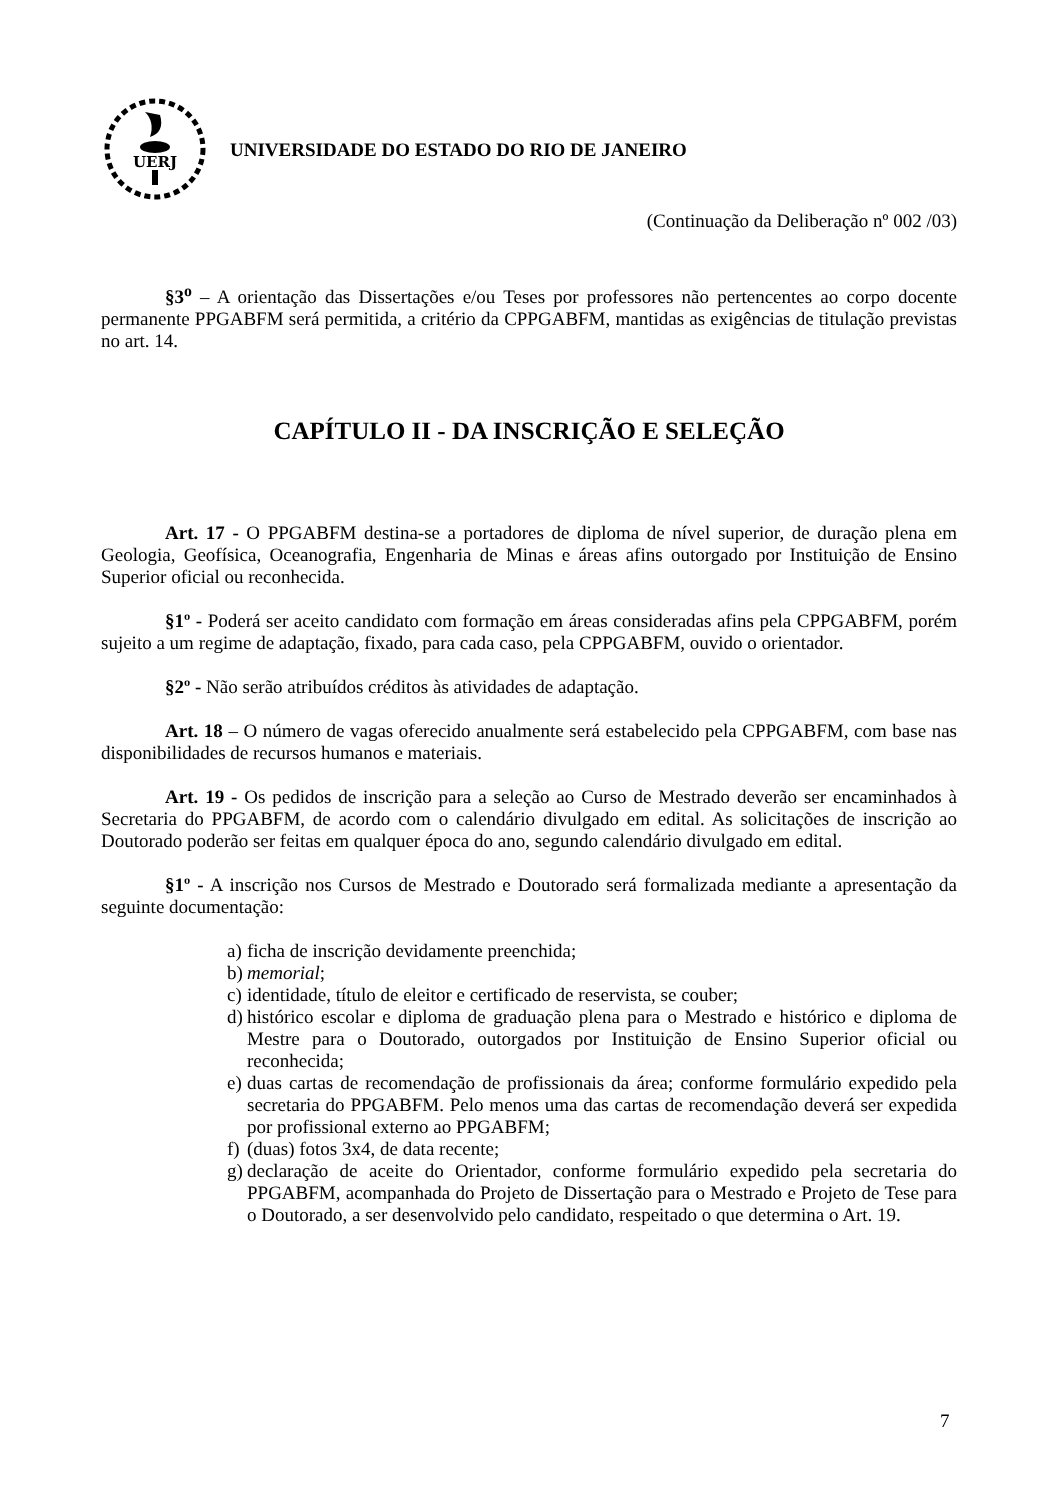UERJ
UNIVERSIDADE DO ESTADO DO RIO DE JANEIRO
(Continuação da Deliberação nº 002 /03)
§3<sup>o</sup> – A orientação das Dissertações e/ou Teses por professores não pertencentes ao corpo docente permanente PPGABFM será permitida, a critério da CPPGABFM, mantidas as exigências de titulação previstas no art. 14.
CAPÍTULO II - DA INSCRIÇÃO E SELEÇÃO
Art. 17 - O PPGABFM destina-se a portadores de diploma de nível superior, de duração plena em Geologia, Geofísica, Oceanografia, Engenharia de Minas e áreas afins outorgado por Instituição de Ensino Superior oficial ou reconhecida.
§1º - Poderá ser aceito candidato com formação em áreas consideradas afins pela CPPGABFM, porém sujeito a um regime de adaptação, fixado, para cada caso, pela CPPGABFM, ouvido o orientador.
§2º - Não serão atribuídos créditos às atividades de adaptação.
Art. 18 – O número de vagas oferecido anualmente será estabelecido pela CPPGABFM, com base nas disponibilidades de recursos humanos e materiais.
Art. 19 - Os pedidos de inscrição para a seleção ao Curso de Mestrado deverão ser encaminhados à Secretaria do PPGABFM, de acordo com o calendário divulgado em edital. As solicitações de inscrição ao Doutorado poderão ser feitas em qualquer época do ano, segundo calendário divulgado em edital.
§1º - A inscrição nos Cursos de Mestrado e Doutorado será formalizada mediante a apresentação da seguinte documentação:
a) ficha de inscrição devidamente preenchida;
b) memorial;
c) identidade, título de eleitor e certificado de reservista, se couber;
d) histórico escolar e diploma de graduação plena para o Mestrado e histórico e diploma de Mestre para o Doutorado, outorgados por Instituição de Ensino Superior oficial ou reconhecida;
e) duas cartas de recomendação de profissionais da área; conforme formulário expedido pela secretaria do PPGABFM. Pelo menos uma das cartas de recomendação deverá ser expedida por profissional externo ao PPGABFM;
f) (duas) fotos 3x4, de data recente;
g) declaração de aceite do Orientador, conforme formulário expedido pela secretaria do PPGABFM, acompanhada do Projeto de Dissertação para o Mestrado e Projeto de Tese para o Doutorado, a ser desenvolvido pelo candidato, respeitado o que determina o Art. 19.
7